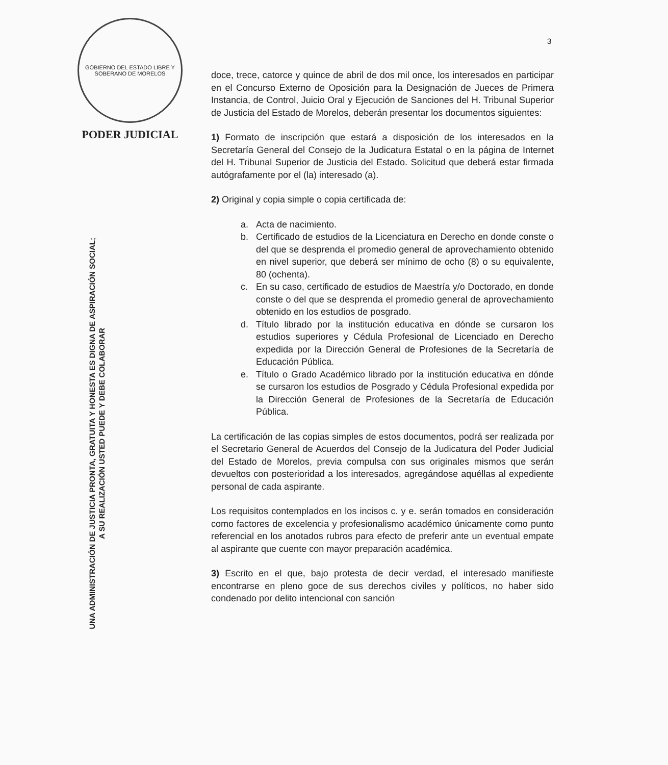GOBIERNO DEL ESTADO LIBRE Y SOBERANO DE MORELOS
PODER JUDICIAL
UNA ADMINISTRACIÓN DE JUSTICIA PRONTA, GRATUITA Y HONESTA ES DIGNA DE ASPIRACIÓN SOCIAL;
A SU REALIZACIÓN USTED PUEDE Y DEBE COLABORAR
3
doce, trece, catorce y quince de abril de dos mil once, los interesados en participar en el Concurso Externo de Oposición para la Designación de Jueces de Primera Instancia, de Control, Juicio Oral y Ejecución de Sanciones del H. Tribunal Superior de Justicia del Estado de Morelos, deberán presentar los documentos siguientes:
1) Formato de inscripción que estará a disposición de los interesados en la Secretaría General del Consejo de la Judicatura Estatal o en la página de Internet del H. Tribunal Superior de Justicia del Estado. Solicitud que deberá estar firmada autógrafamente por el (la) interesado (a).
2) Original y copia simple o copia certificada de:
a. Acta de nacimiento.
b. Certificado de estudios de la Licenciatura en Derecho en donde conste o del que se desprenda el promedio general de aprovechamiento obtenido en nivel superior, que deberá ser mínimo de ocho (8) o su equivalente, 80 (ochenta).
c. En su caso, certificado de estudios de Maestría y/o Doctorado, en donde conste o del que se desprenda el promedio general de aprovechamiento obtenido en los estudios de posgrado.
d. Título librado por la institución educativa en dónde se cursaron los estudios superiores y Cédula Profesional de Licenciado en Derecho expedida por la Dirección General de Profesiones de la Secretaría de Educación Pública.
e. Título o Grado Académico librado por la institución educativa en dónde se cursaron los estudios de Posgrado y Cédula Profesional expedida por la Dirección General de Profesiones de la Secretaría de Educación Pública.
La certificación de las copias simples de estos documentos, podrá ser realizada por el Secretario General de Acuerdos del Consejo de la Judicatura del Poder Judicial del Estado de Morelos, previa compulsa con sus originales mismos que serán devueltos con posterioridad a los interesados, agregándose aquéllas al expediente personal de cada aspirante.
Los requisitos contemplados en los incisos c. y e. serán tomados en consideración como factores de excelencia y profesionalismo académico únicamente como punto referencial en los anotados rubros para efecto de preferir ante un eventual empate al aspirante que cuente con mayor preparación académica.
3) Escrito en el que, bajo protesta de decir verdad, el interesado manifieste encontrarse en pleno goce de sus derechos civiles y políticos, no haber sido condenado por delito intencional con sanción